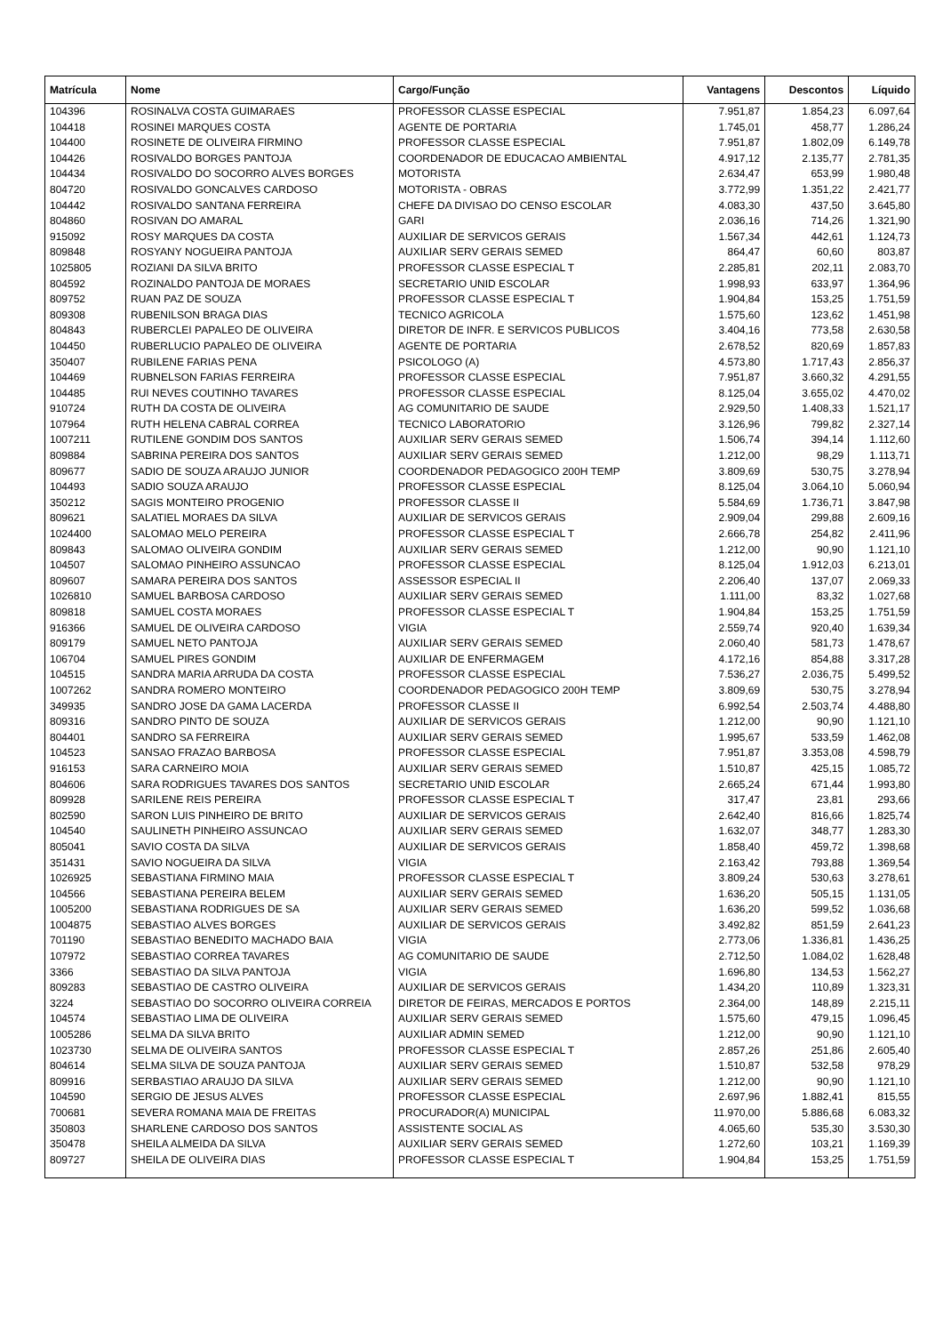| Matrícula | Nome | Cargo/Função | Vantagens | Descontos | Líquido |
| --- | --- | --- | --- | --- | --- |
| 104396 | ROSINALVA COSTA GUIMARAES | PROFESSOR CLASSE ESPECIAL | 7.951,87 | 1.854,23 | 6.097,64 |
| 104418 | ROSINEI MARQUES COSTA | AGENTE DE PORTARIA | 1.745,01 | 458,77 | 1.286,24 |
| 104400 | ROSINETE DE OLIVEIRA FIRMINO | PROFESSOR CLASSE ESPECIAL | 7.951,87 | 1.802,09 | 6.149,78 |
| 104426 | ROSIVALDO BORGES PANTOJA | COORDENADOR DE EDUCACAO AMBIENTAL | 4.917,12 | 2.135,77 | 2.781,35 |
| 104434 | ROSIVALDO DO SOCORRO ALVES BORGES | MOTORISTA | 2.634,47 | 653,99 | 1.980,48 |
| 804720 | ROSIVALDO GONCALVES CARDOSO | MOTORISTA - OBRAS | 3.772,99 | 1.351,22 | 2.421,77 |
| 104442 | ROSIVALDO SANTANA FERREIRA | CHEFE DA DIVISAO DO CENSO ESCOLAR | 4.083,30 | 437,50 | 3.645,80 |
| 804860 | ROSIVAN DO AMARAL | GARI | 2.036,16 | 714,26 | 1.321,90 |
| 915092 | ROSY MARQUES DA COSTA | AUXILIAR DE SERVICOS GERAIS | 1.567,34 | 442,61 | 1.124,73 |
| 809848 | ROSYANY NOGUEIRA PANTOJA | AUXILIAR SERV GERAIS SEMED | 864,47 | 60,60 | 803,87 |
| 1025805 | ROZIANI DA SILVA BRITO | PROFESSOR CLASSE ESPECIAL T | 2.285,81 | 202,11 | 2.083,70 |
| 804592 | ROZINALDO PANTOJA DE MORAES | SECRETARIO UNID ESCOLAR | 1.998,93 | 633,97 | 1.364,96 |
| 809752 | RUAN PAZ DE SOUZA | PROFESSOR CLASSE ESPECIAL T | 1.904,84 | 153,25 | 1.751,59 |
| 809308 | RUBENILSON BRAGA DIAS | TECNICO AGRICOLA | 1.575,60 | 123,62 | 1.451,98 |
| 804843 | RUBERCLEI PAPALEO DE OLIVEIRA | DIRETOR DE INFR. E SERVICOS PUBLICOS | 3.404,16 | 773,58 | 2.630,58 |
| 104450 | RUBERLUCIO PAPALEO DE OLIVEIRA | AGENTE DE PORTARIA | 2.678,52 | 820,69 | 1.857,83 |
| 350407 | RUBILENE FARIAS PENA | PSICOLOGO (A) | 4.573,80 | 1.717,43 | 2.856,37 |
| 104469 | RUBNELSON FARIAS FERREIRA | PROFESSOR CLASSE ESPECIAL | 7.951,87 | 3.660,32 | 4.291,55 |
| 104485 | RUI NEVES COUTINHO TAVARES | PROFESSOR CLASSE ESPECIAL | 8.125,04 | 3.655,02 | 4.470,02 |
| 910724 | RUTH DA COSTA DE OLIVEIRA | AG COMUNITARIO DE SAUDE | 2.929,50 | 1.408,33 | 1.521,17 |
| 107964 | RUTH HELENA CABRAL CORREA | TECNICO LABORATORIO | 3.126,96 | 799,82 | 2.327,14 |
| 1007211 | RUTILENE GONDIM DOS SANTOS | AUXILIAR SERV GERAIS SEMED | 1.506,74 | 394,14 | 1.112,60 |
| 809884 | SABRINA PEREIRA DOS SANTOS | AUXILIAR SERV GERAIS SEMED | 1.212,00 | 98,29 | 1.113,71 |
| 809677 | SADIO DE SOUZA ARAUJO JUNIOR | COORDENADOR PEDAGOGICO 200H TEMP | 3.809,69 | 530,75 | 3.278,94 |
| 104493 | SADIO SOUZA ARAUJO | PROFESSOR CLASSE ESPECIAL | 8.125,04 | 3.064,10 | 5.060,94 |
| 350212 | SAGIS MONTEIRO PROGENIO | PROFESSOR CLASSE II | 5.584,69 | 1.736,71 | 3.847,98 |
| 809621 | SALATIEL MORAES DA SILVA | AUXILIAR DE SERVICOS GERAIS | 2.909,04 | 299,88 | 2.609,16 |
| 1024400 | SALOMAO MELO PEREIRA | PROFESSOR CLASSE ESPECIAL T | 2.666,78 | 254,82 | 2.411,96 |
| 809843 | SALOMAO OLIVEIRA GONDIM | AUXILIAR SERV GERAIS SEMED | 1.212,00 | 90,90 | 1.121,10 |
| 104507 | SALOMAO PINHEIRO ASSUNCAO | PROFESSOR CLASSE ESPECIAL | 8.125,04 | 1.912,03 | 6.213,01 |
| 809607 | SAMARA PEREIRA DOS SANTOS | ASSESSOR ESPECIAL II | 2.206,40 | 137,07 | 2.069,33 |
| 1026810 | SAMUEL BARBOSA CARDOSO | AUXILIAR SERV GERAIS SEMED | 1.111,00 | 83,32 | 1.027,68 |
| 809818 | SAMUEL COSTA MORAES | PROFESSOR CLASSE ESPECIAL T | 1.904,84 | 153,25 | 1.751,59 |
| 916366 | SAMUEL DE OLIVEIRA CARDOSO | VIGIA | 2.559,74 | 920,40 | 1.639,34 |
| 809179 | SAMUEL NETO PANTOJA | AUXILIAR SERV GERAIS SEMED | 2.060,40 | 581,73 | 1.478,67 |
| 106704 | SAMUEL PIRES GONDIM | AUXILIAR DE ENFERMAGEM | 4.172,16 | 854,88 | 3.317,28 |
| 104515 | SANDRA MARIA ARRUDA DA COSTA | PROFESSOR CLASSE ESPECIAL | 7.536,27 | 2.036,75 | 5.499,52 |
| 1007262 | SANDRA ROMERO MONTEIRO | COORDENADOR PEDAGOGICO 200H TEMP | 3.809,69 | 530,75 | 3.278,94 |
| 349935 | SANDRO JOSE DA GAMA LACERDA | PROFESSOR CLASSE II | 6.992,54 | 2.503,74 | 4.488,80 |
| 809316 | SANDRO PINTO DE SOUZA | AUXILIAR DE SERVICOS GERAIS | 1.212,00 | 90,90 | 1.121,10 |
| 804401 | SANDRO SA FERREIRA | AUXILIAR SERV GERAIS SEMED | 1.995,67 | 533,59 | 1.462,08 |
| 104523 | SANSAO FRAZAO BARBOSA | PROFESSOR CLASSE ESPECIAL | 7.951,87 | 3.353,08 | 4.598,79 |
| 916153 | SARA CARNEIRO MOIA | AUXILIAR SERV GERAIS SEMED | 1.510,87 | 425,15 | 1.085,72 |
| 804606 | SARA RODRIGUES TAVARES DOS SANTOS | SECRETARIO UNID ESCOLAR | 2.665,24 | 671,44 | 1.993,80 |
| 809928 | SARILENE REIS PEREIRA | PROFESSOR CLASSE ESPECIAL T | 317,47 | 23,81 | 293,66 |
| 802590 | SARON LUIS PINHEIRO DE BRITO | AUXILIAR DE SERVICOS GERAIS | 2.642,40 | 816,66 | 1.825,74 |
| 104540 | SAULINETH PINHEIRO ASSUNCAO | AUXILIAR SERV GERAIS SEMED | 1.632,07 | 348,77 | 1.283,30 |
| 805041 | SAVIO COSTA DA SILVA | AUXILIAR DE SERVICOS GERAIS | 1.858,40 | 459,72 | 1.398,68 |
| 351431 | SAVIO NOGUEIRA DA SILVA | VIGIA | 2.163,42 | 793,88 | 1.369,54 |
| 1026925 | SEBASTIANA FIRMINO MAIA | PROFESSOR CLASSE ESPECIAL T | 3.809,24 | 530,63 | 3.278,61 |
| 104566 | SEBASTIANA PEREIRA BELEM | AUXILIAR SERV GERAIS SEMED | 1.636,20 | 505,15 | 1.131,05 |
| 1005200 | SEBASTIANA RODRIGUES DE SA | AUXILIAR SERV GERAIS SEMED | 1.636,20 | 599,52 | 1.036,68 |
| 1004875 | SEBASTIAO ALVES BORGES | AUXILIAR DE SERVICOS GERAIS | 3.492,82 | 851,59 | 2.641,23 |
| 701190 | SEBASTIAO BENEDITO MACHADO BAIA | VIGIA | 2.773,06 | 1.336,81 | 1.436,25 |
| 107972 | SEBASTIAO CORREA TAVARES | AG COMUNITARIO DE SAUDE | 2.712,50 | 1.084,02 | 1.628,48 |
| 3366 | SEBASTIAO DA SILVA PANTOJA | VIGIA | 1.696,80 | 134,53 | 1.562,27 |
| 809283 | SEBASTIAO DE CASTRO OLIVEIRA | AUXILIAR DE SERVICOS GERAIS | 1.434,20 | 110,89 | 1.323,31 |
| 3224 | SEBASTIAO DO SOCORRO OLIVEIRA CORREIA | DIRETOR DE FEIRAS, MERCADOS E PORTOS | 2.364,00 | 148,89 | 2.215,11 |
| 104574 | SEBASTIAO LIMA DE OLIVEIRA | AUXILIAR SERV GERAIS SEMED | 1.575,60 | 479,15 | 1.096,45 |
| 1005286 | SELMA DA SILVA BRITO | AUXILIAR ADMIN SEMED | 1.212,00 | 90,90 | 1.121,10 |
| 1023730 | SELMA DE OLIVEIRA SANTOS | PROFESSOR CLASSE ESPECIAL T | 2.857,26 | 251,86 | 2.605,40 |
| 804614 | SELMA SILVA DE SOUZA PANTOJA | AUXILIAR SERV GERAIS SEMED | 1.510,87 | 532,58 | 978,29 |
| 809916 | SERBASTIAO ARAUJO DA SILVA | AUXILIAR SERV GERAIS SEMED | 1.212,00 | 90,90 | 1.121,10 |
| 104590 | SERGIO DE JESUS ALVES | PROFESSOR CLASSE ESPECIAL | 2.697,96 | 1.882,41 | 815,55 |
| 700681 | SEVERA ROMANA MAIA DE FREITAS | PROCURADOR(A) MUNICIPAL | 11.970,00 | 5.886,68 | 6.083,32 |
| 350803 | SHARLENE CARDOSO DOS SANTOS | ASSISTENTE SOCIAL AS | 4.065,60 | 535,30 | 3.530,30 |
| 350478 | SHEILA ALMEIDA DA SILVA | AUXILIAR SERV GERAIS SEMED | 1.272,60 | 103,21 | 1.169,39 |
| 809727 | SHEILA DE OLIVEIRA DIAS | PROFESSOR CLASSE ESPECIAL T | 1.904,84 | 153,25 | 1.751,59 |